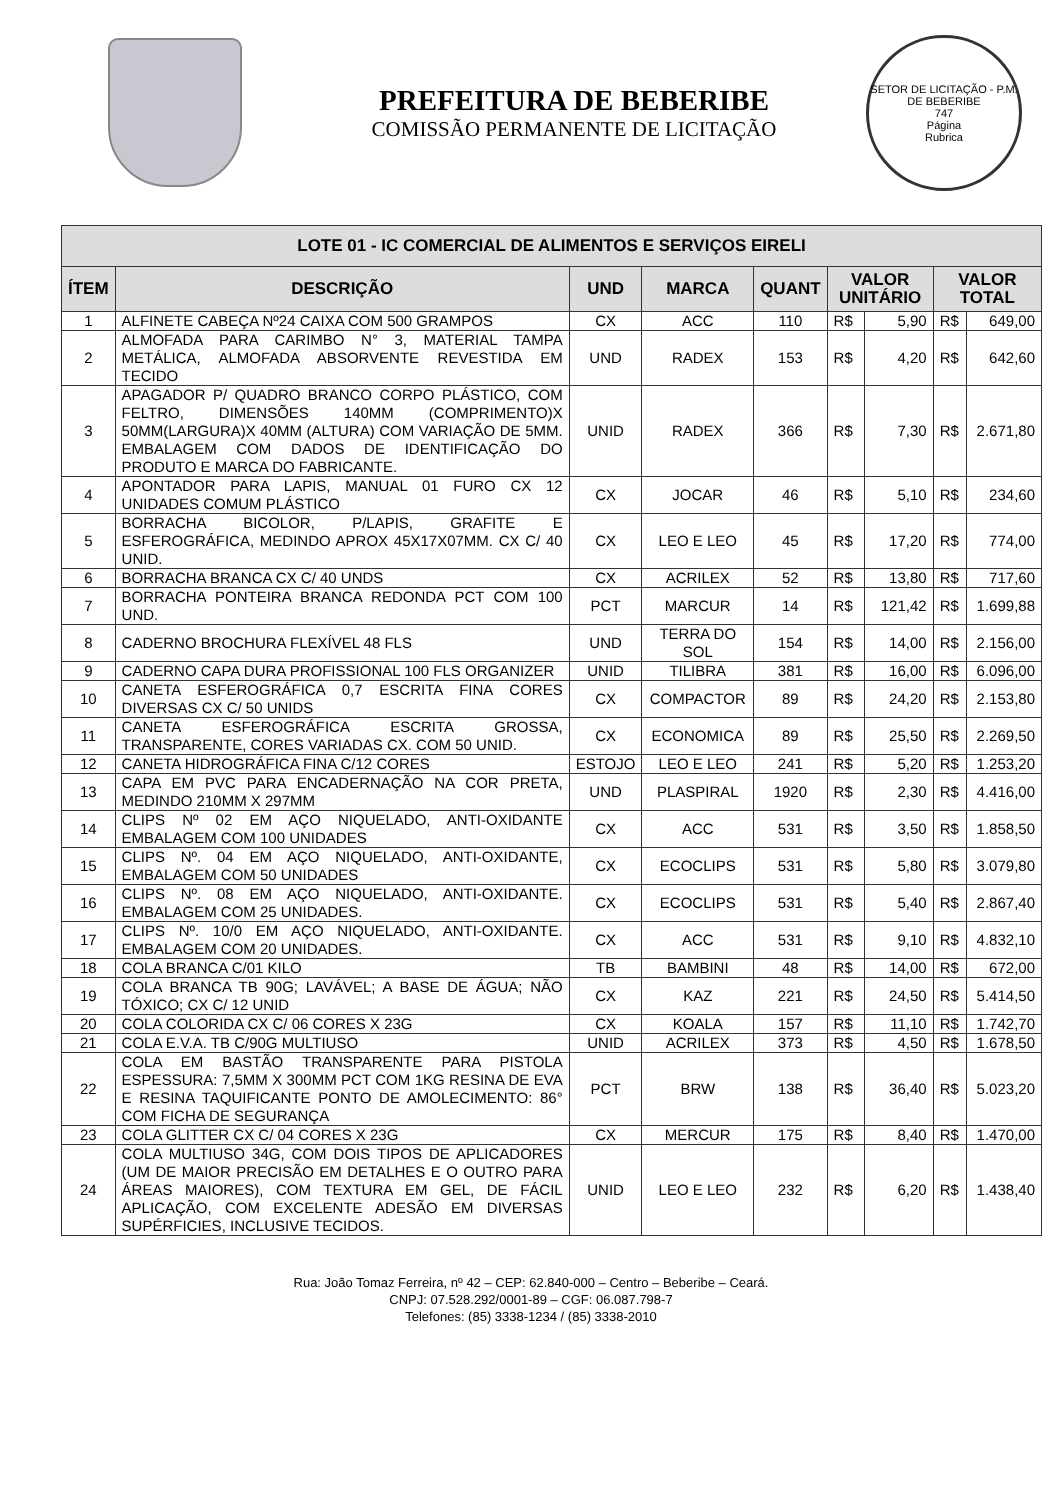PREFEITURA DE BEBERIBE
COMISSÃO PERMANENTE DE LICITAÇÃO
SETOR DE LICITAÇÃO - P.M. DE BEBERIBE
747
Página
Rubrica
| LOTE 01 - IC COMERCIAL DE ALIMENTOS E SERVIÇOS EIRELI | | | | | | | | |
| --- | --- | --- | --- | --- | --- | --- | --- | --- |
| ÍTEM | DESCRIÇÃO | UND | MARCA | QUANT | VALOR UNITÁRIO | | VALOR TOTAL | |
| 1 | ALFINETE CABEÇA Nº24 CAIXA COM 500 GRAMPOS | CX | ACC | 110 | R$ | 5,90 | R$ | 649,00 |
| 2 | ALMOFADA PARA CARIMBO N° 3, MATERIAL TAMPA METÁLICA, ALMOFADA ABSORVENTE REVESTIDA EM TECIDO | UND | RADEX | 153 | R$ | 4,20 | R$ | 642,60 |
| 3 | APAGADOR P/ QUADRO BRANCO CORPO PLÁSTICO, COM FELTRO, DIMENSÕES 140MM (COMPRIMENTO)X 50MM(LARGURA)X 40MM (ALTURA) COM VARIAÇÃO DE 5MM. EMBALAGEM COM DADOS DE IDENTIFICAÇÃO DO PRODUTO E MARCA DO FABRICANTE. | UNID | RADEX | 366 | R$ | 7,30 | R$ | 2.671,80 |
| 4 | APONTADOR PARA LAPIS, MANUAL 01 FURO CX 12 UNIDADES COMUM PLÁSTICO | CX | JOCAR | 46 | R$ | 5,10 | R$ | 234,60 |
| 5 | BORRACHA BICOLOR, P/LAPIS, GRAFITE E ESFEROGRÁFICA, MEDINDO APROX 45X17X07MM. CX C/ 40 UNID. | CX | LEO E LEO | 45 | R$ | 17,20 | R$ | 774,00 |
| 6 | BORRACHA BRANCA CX C/ 40 UNDS | CX | ACRILEX | 52 | R$ | 13,80 | R$ | 717,60 |
| 7 | BORRACHA PONTEIRA BRANCA REDONDA PCT COM 100 UND. | PCT | MARCUR | 14 | R$ | 121,42 | R$ | 1.699,88 |
| 8 | CADERNO BROCHURA FLEXÍVEL 48 FLS | UND | TERRA DO SOL | 154 | R$ | 14,00 | R$ | 2.156,00 |
| 9 | CADERNO CAPA DURA PROFISSIONAL 100 FLS ORGANIZER | UNID | TILIBRA | 381 | R$ | 16,00 | R$ | 6.096,00 |
| 10 | CANETA ESFEROGRÁFICA 0,7 ESCRITA FINA CORES DIVERSAS CX C/ 50 UNIDS | CX | COMPACTOR | 89 | R$ | 24,20 | R$ | 2.153,80 |
| 11 | CANETA ESFEROGRÁFICA ESCRITA GROSSA, TRANSPARENTE, CORES VARIADAS CX. COM 50 UNID. | CX | ECONOMICA | 89 | R$ | 25,50 | R$ | 2.269,50 |
| 12 | CANETA HIDROGRÁFICA FINA C/12 CORES | ESTOJO | LEO E LEO | 241 | R$ | 5,20 | R$ | 1.253,20 |
| 13 | CAPA EM PVC PARA ENCADERNAÇÃO NA COR PRETA, MEDINDO 210MM X 297MM | UND | PLASPIRAL | 1920 | R$ | 2,30 | R$ | 4.416,00 |
| 14 | CLIPS Nº 02 EM AÇO NIQUELADO, ANTI-OXIDANTE EMBALAGEM COM 100 UNIDADES | CX | ACC | 531 | R$ | 3,50 | R$ | 1.858,50 |
| 15 | CLIPS Nº. 04 EM AÇO NIQUELADO, ANTI-OXIDANTE, EMBALAGEM COM 50 UNIDADES | CX | ECOCLIPS | 531 | R$ | 5,80 | R$ | 3.079,80 |
| 16 | CLIPS Nº. 08 EM AÇO NIQUELADO, ANTI-OXIDANTE. EMBALAGEM COM 25 UNIDADES. | CX | ECOCLIPS | 531 | R$ | 5,40 | R$ | 2.867,40 |
| 17 | CLIPS Nº. 10/0 EM AÇO NIQUELADO, ANTI-OXIDANTE. EMBALAGEM COM 20 UNIDADES. | CX | ACC | 531 | R$ | 9,10 | R$ | 4.832,10 |
| 18 | COLA BRANCA C/01 KILO | TB | BAMBINI | 48 | R$ | 14,00 | R$ | 672,00 |
| 19 | COLA BRANCA TB 90G; LAVÁVEL; A BASE DE ÁGUA; NÃO TÓXICO; CX C/ 12 UNID | CX | KAZ | 221 | R$ | 24,50 | R$ | 5.414,50 |
| 20 | COLA COLORIDA CX C/ 06 CORES X 23G | CX | KOALA | 157 | R$ | 11,10 | R$ | 1.742,70 |
| 21 | COLA E.V.A. TB C/90G MULTIUSO | UNID | ACRILEX | 373 | R$ | 4,50 | R$ | 1.678,50 |
| 22 | COLA EM BASTÃO TRANSPARENTE PARA PISTOLA ESPESSURA: 7,5MM X 300MM PCT COM 1KG RESINA DE EVA E RESINA TAQUIFICANTE PONTO DE AMOLECIMENTO: 86° COM FICHA DE SEGURANÇA | PCT | BRW | 138 | R$ | 36,40 | R$ | 5.023,20 |
| 23 | COLA GLITTER CX C/ 04 CORES X 23G | CX | MERCUR | 175 | R$ | 8,40 | R$ | 1.470,00 |
| 24 | COLA MULTIUSO 34G, COM DOIS TIPOS DE APLICADORES (UM DE MAIOR PRECISÃO EM DETALHES E O OUTRO PARA ÁREAS MAIORES), COM TEXTURA EM GEL, DE FÁCIL APLICAÇÃO, COM EXCELENTE ADESÃO EM DIVERSAS SUPÉRFICIES, INCLUSIVE TECIDOS. | UNID | LEO E LEO | 232 | R$ | 6,20 | R$ | 1.438,40 |
Rua: João Tomaz Ferreira, nº 42 – CEP: 62.840-000 – Centro – Beberibe – Ceará.
CNPJ: 07.528.292/0001-89 – CGF: 06.087.798-7
Telefones: (85) 3338-1234 / (85) 3338-2010